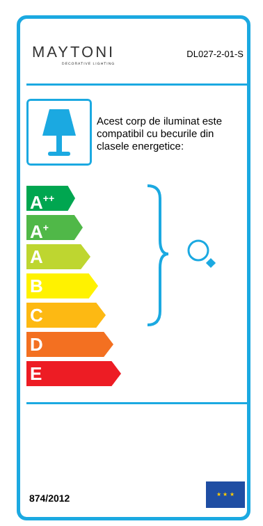MAYTONI
DECORATIVE LIGHTING
DL027-2-01-S
Acest corp de iluminat este compatibil cu becurile din clasele energetice:
A<sup>++</sup>
A<sup>+</sup>
A
B
C
D
E
874/2012
★ ★ ★